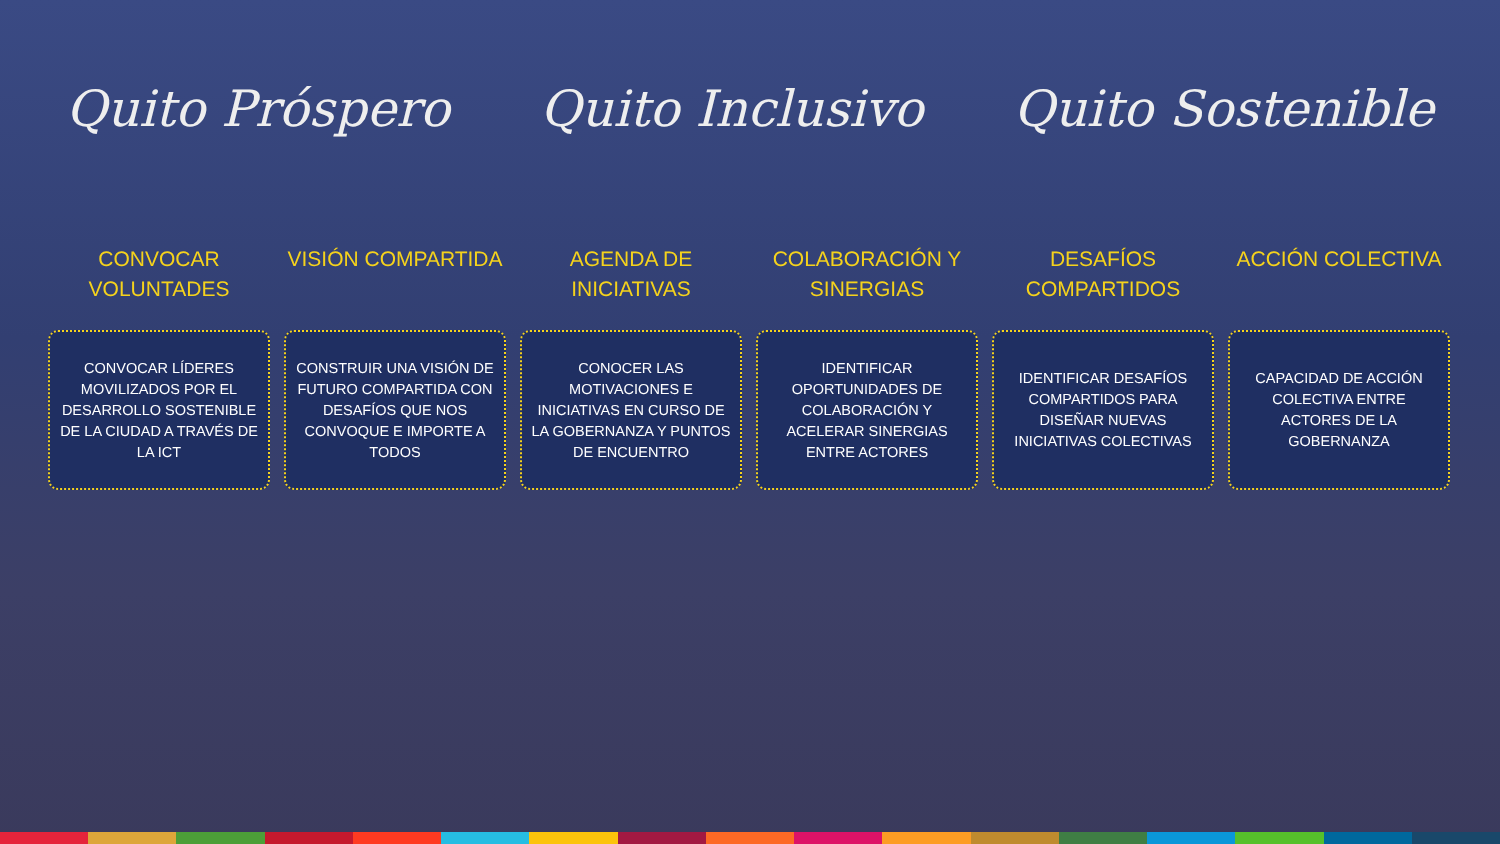Quito Próspero Quito Inclusivo Quito Sostenible
CONVOCAR VOLUNTADES
CONVOCAR LÍDERES MOVILIZADOS POR EL DESARROLLO SOSTENIBLE DE LA CIUDAD A TRAVÉS DE LA ICT
VISIÓN COMPARTIDA
CONSTRUIR UNA VISIÓN DE FUTURO COMPARTIDA CON DESAFÍOS QUE NOS CONVOQUE E IMPORTE A TODOS
AGENDA DE INICIATIVAS
CONOCER LAS MOTIVACIONES E INICIATIVAS EN CURSO DE LA GOBERNANZA Y PUNTOS DE ENCUENTRO
COLABORACIÓN Y SINERGIAS
IDENTIFICAR OPORTUNIDADES DE COLABORACIÓN Y ACELERAR SINERGIAS ENTRE ACTORES
DESAFÍOS COMPARTIDOS
IDENTIFICAR DESAFÍOS COMPARTIDOS PARA DISEÑAR NUEVAS INICIATIVAS COLECTIVAS
ACCIÓN COLECTIVA
CAPACIDAD DE ACCIÓN COLECTIVA ENTRE ACTORES DE LA GOBERNANZA